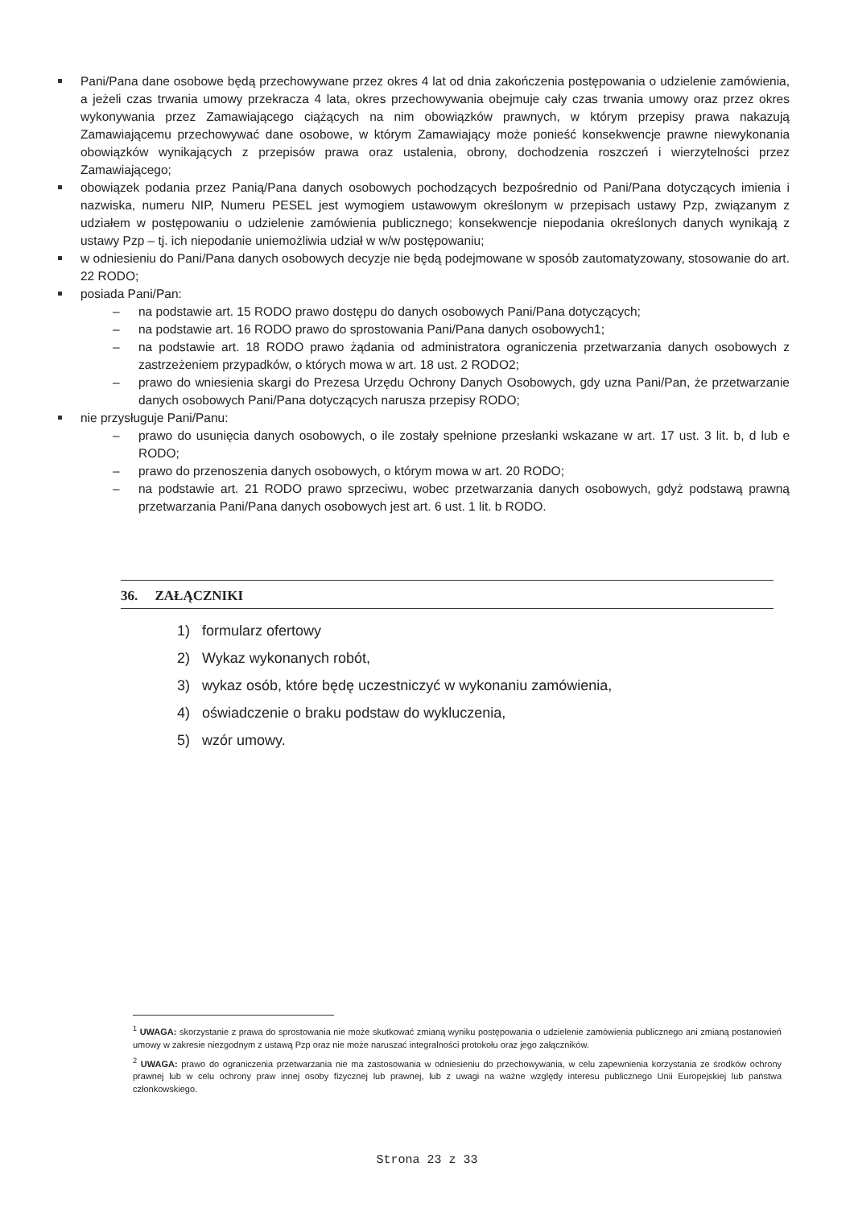Pani/Pana dane osobowe będą przechowywane przez okres 4 lat od dnia zakończenia postępowania o udzielenie zamówienia, a jeżeli czas trwania umowy przekracza 4 lata, okres przechowywania obejmuje cały czas trwania umowy oraz przez okres wykonywania przez Zamawiającego ciążących na nim obowiązków prawnych, w którym przepisy prawa nakazują Zamawiającemu przechowywać dane osobowe, w którym Zamawiający może ponieść konsekwencje prawne niewykonania obowiązków wynikających z przepisów prawa oraz ustalenia, obrony, dochodzenia roszczeń i wierzytelności przez Zamawiającego;
obowiązek podania przez Panią/Pana danych osobowych pochodzących bezpośrednio od Pani/Pana dotyczących imienia i nazwiska, numeru NIP, Numeru PESEL jest wymogiem ustawowym określonym w przepisach ustawy Pzp, związanym z udziałem w postępowaniu o udzielenie zamówienia publicznego; konsekwencje niepodania określonych danych wynikają z ustawy Pzp – tj. ich niepodanie uniemożliwia udział w w/w postępowaniu;
w odniesieniu do Pani/Pana danych osobowych decyzje nie będą podejmowane w sposób zautomatyzowany, stosowanie do art. 22 RODO;
posiada Pani/Pan:
– na podstawie art. 15 RODO prawo dostępu do danych osobowych Pani/Pana dotyczących;
– na podstawie art. 16 RODO prawo do sprostowania Pani/Pana danych osobowych1;
– na podstawie art. 18 RODO prawo żądania od administratora ograniczenia przetwarzania danych osobowych z zastrzeżeniem przypadków, o których mowa w art. 18 ust. 2 RODO2;
– prawo do wniesienia skargi do Prezesa Urzędu Ochrony Danych Osobowych, gdy uzna Pani/Pan, że przetwarzanie danych osobowych Pani/Pana dotyczących narusza przepisy RODO;
nie przysługuje Pani/Panu:
– prawo do usunięcia danych osobowych, o ile zostały spełnione przesłanki wskazane w art. 17 ust. 3 lit. b, d lub e RODO;
– prawo do przenoszenia danych osobowych, o którym mowa w art. 20 RODO;
– na podstawie art. 21 RODO prawo sprzeciwu, wobec przetwarzania danych osobowych, gdyż podstawą prawną przetwarzania Pani/Pana danych osobowych jest art. 6 ust. 1 lit. b RODO.
36. ZAŁĄCZNIKI
1) formularz ofertowy
2) Wykaz wykonanych robót,
3) wykaz osób, które będę uczestniczyć w wykonaniu zamówienia,
4) oświadczenie o braku podstaw do wykluczenia,
5) wzór umowy.
<sup>1</sup> UWAGA: skorzystanie z prawa do sprostowania nie może skutkować zmianą wyniku postępowania o udzielenie zamówienia publicznego ani zmianą postanowień umowy w zakresie niezgodnym z ustawą Pzp oraz nie może naruszać integralności protokołu oraz jego załączników.
<sup>2</sup> UWAGA: prawo do ograniczenia przetwarzania nie ma zastosowania w odniesieniu do przechowywania, w celu zapewnienia korzystania ze środków ochrony prawnej lub w celu ochrony praw innej osoby fizycznej lub prawnej, lub z uwagi na ważne względy interesu publicznego Unii Europejskiej lub państwa członkowskiego.
Strona 23 z 33